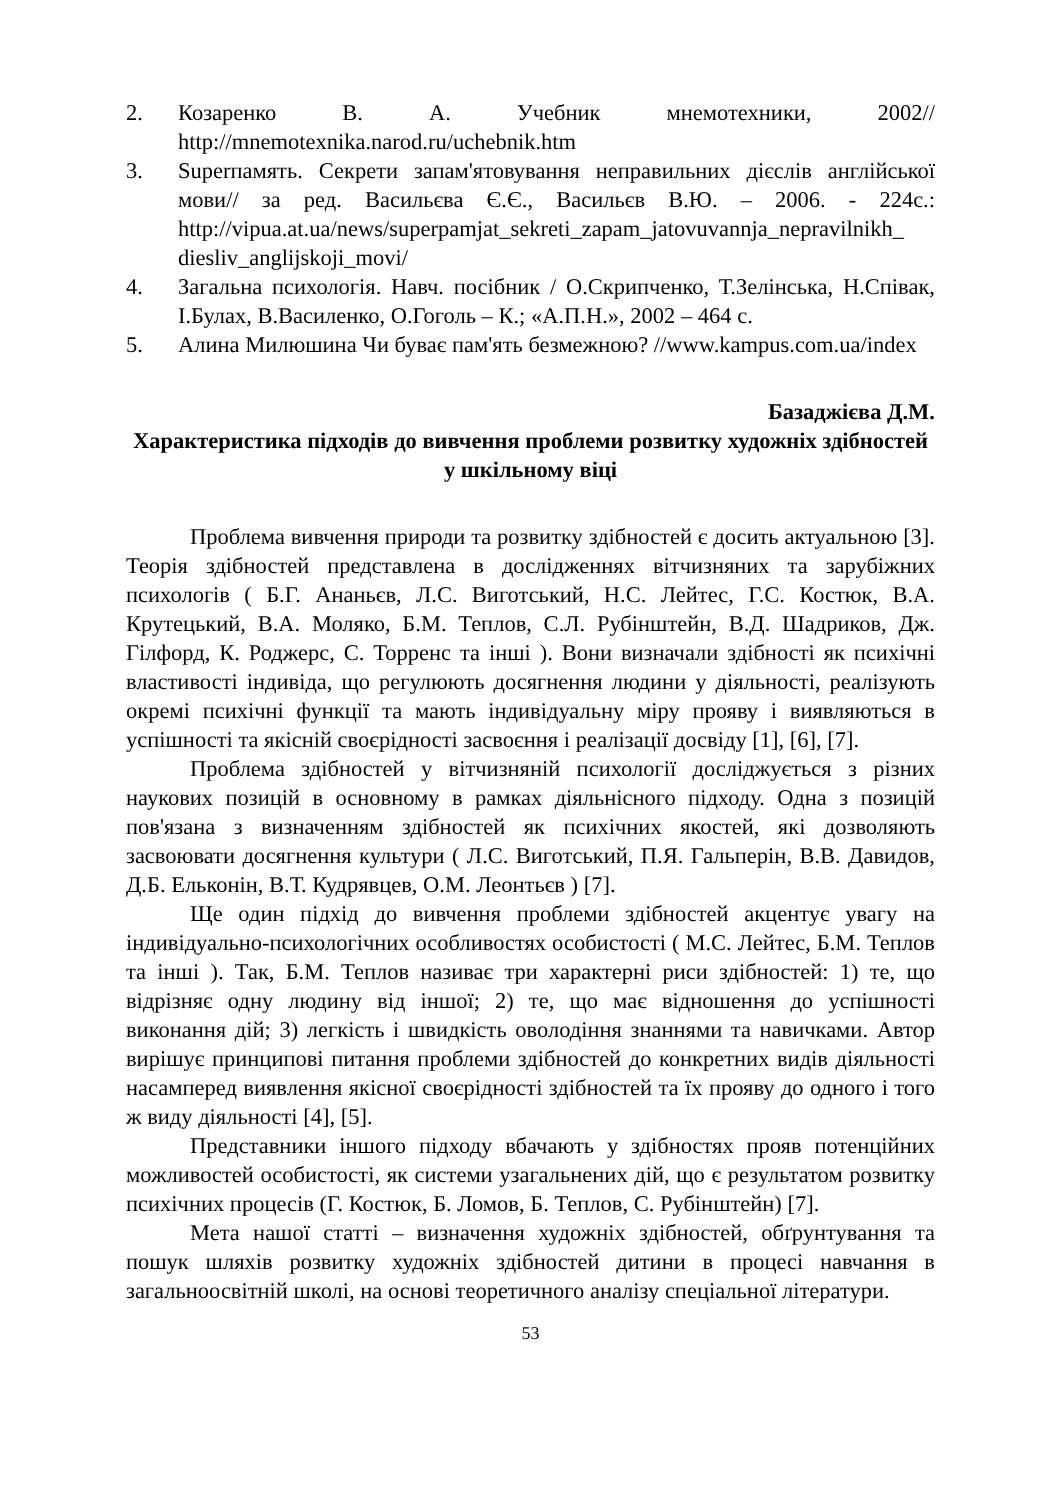2. Козаренко В. А. Учебник мнемотехники, 2002// http://mnemotexnika.narod.ru/uchebnik.htm
3. Superпамять. Секрети запам'ятовування неправильних дієслів англійської мови// за ред. Васильєва Є.Є., Васильєв В.Ю. – 2006. - 224с.: http://vipua.at.ua/news/superpamjat_sekreti_zapam_jatovuvannja_nepravilnikh_ diesliv_anglijskoji_movi/
4. Загальна психологія. Навч. посібник / О.Скрипченко, Т.Зелінська, Н.Співак, І.Булах, В.Василенко, О.Гоголь – К.; «А.П.Н.», 2002 – 464 с.
5. Алина Милюшина Чи буває пам'ять безмежною? //www.kampus.com.ua/index
Базаджієва Д.М.
Характеристика підходів до вивчення проблеми розвитку художніх здібностей у шкільному віці
Проблема вивчення природи та розвитку здібностей є досить актуальною [3]. Теорія здібностей представлена в дослідженнях вітчизняних та зарубіжних психологів ( Б.Г. Ананьєв, Л.С. Виготський, Н.С. Лейтес, Г.С. Костюк, В.А. Крутецький, В.А. Моляко, Б.М. Теплов, С.Л. Рубінштейн, В.Д. Шадриков, Дж. Гілфорд, К. Роджерс, С. Торренс та інші ). Вони визначали здібності як психічні властивості індивіда, що регулюють досягнення людини у діяльності, реалізують окремі психічні функції та мають індивідуальну міру прояву і виявляються в успішності та якісній своєрідності засвоєння і реалізації досвіду [1], [6], [7].
Проблема здібностей у вітчизняній психології досліджується з різних наукових позицій в основному в рамках діяльнісного підходу. Одна з позицій пов'язана з визначенням здібностей як психічних якостей, які дозволяють засвоювати досягнення культури ( Л.С. Виготський, П.Я. Гальперін, В.В. Давидов, Д.Б. Ельконін, В.Т. Кудрявцев, О.М. Леонтьєв ) [7].
Ще один підхід до вивчення проблеми здібностей акцентує увагу на індивідуально-психологічних особливостях особистості ( М.С. Лейтес, Б.М. Теплов та інші ). Так, Б.М. Теплов називає три характерні риси здібностей: 1) те, що відрізняє одну людину від іншої; 2) те, що має відношення до успішності виконання дій; 3) легкість і швидкість оволодіння знаннями та навичками. Автор вирішує принципові питання проблеми здібностей до конкретних видів діяльності насамперед виявлення якісної своєрідності здібностей та їх прояву до одного і того ж виду діяльності [4], [5].
Представники іншого підходу вбачають у здібностях прояв потенційних можливостей особистості, як системи узагальнених дій, що є результатом розвитку психічних процесів (Г. Костюк, Б. Ломов, Б. Теплов, С. Рубінштейн) [7].
Мета нашої статті – визначення художніх здібностей, обґрунтування та пошук шляхів розвитку художніх здібностей дитини в процесі навчання в загальноосвітній школі, на основі теоретичного аналізу спеціальної літератури.
53